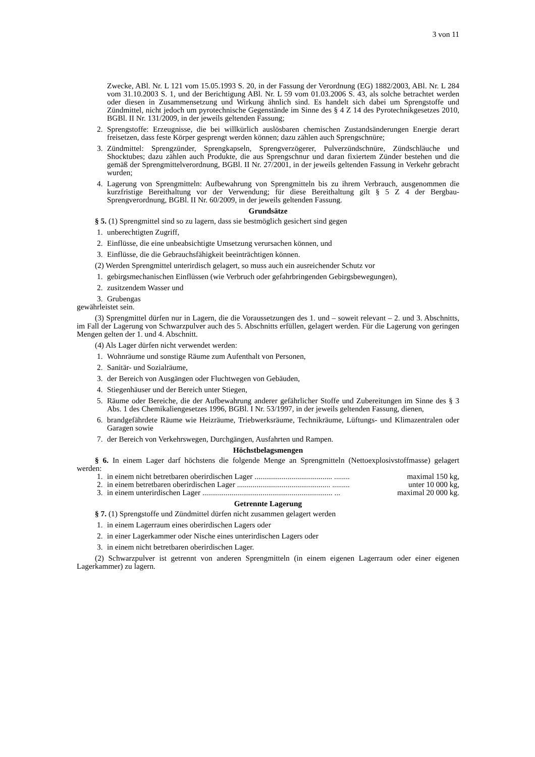3 von 11
Zwecke, ABl. Nr. L 121 vom 15.05.1993 S. 20, in der Fassung der Verordnung (EG) 1882/2003, ABl. Nr. L 284 vom 31.10.2003 S. 1, und der Berichtigung ABl. Nr. L 59 vom 01.03.2006 S. 43, als solche betrachtet werden oder diesen in Zusammensetzung und Wirkung ähnlich sind. Es handelt sich dabei um Sprengstoffe und Zündmittel, nicht jedoch um pyrotechnische Gegenstände im Sinne des § 4 Z 14 des Pyrotechnikgesetzes 2010, BGBl. II Nr. 131/2009, in der jeweils geltenden Fassung;
2. Sprengstoffe: Erzeugnisse, die bei willkürlich auslösbaren chemischen Zustandsänderungen Energie derart freisetzen, dass feste Körper gesprengt werden können; dazu zählen auch Sprengschnüre;
3. Zündmittel: Sprengzünder, Sprengkapseln, Sprengverzögerer, Pulverzündschnüre, Zündschläuche und Shocktubes; dazu zählen auch Produkte, die aus Sprengschnur und daran fixiertem Zünder bestehen und die gemäß der Sprengmittelverordnung, BGBl. II Nr. 27/2001, in der jeweils geltenden Fassung in Verkehr gebracht wurden;
4. Lagerung von Sprengmitteln: Aufbewahrung von Sprengmitteln bis zu ihrem Verbrauch, ausgenommen die kurzfristige Bereithaltung vor der Verwendung; für diese Bereithaltung gilt § 5 Z 4 der Bergbau-Sprengverordnung, BGBl. II Nr. 60/2009, in der jeweils geltenden Fassung.
Grundsätze
§ 5. (1) Sprengmittel sind so zu lagern, dass sie bestmöglich gesichert sind gegen
1. unberechtigten Zugriff,
2. Einflüsse, die eine unbeabsichtigte Umsetzung verursachen können, und
3. Einflüsse, die die Gebrauchsfähigkeit beeinträchtigen können.
(2) Werden Sprengmittel unterirdisch gelagert, so muss auch ein ausreichender Schutz vor
1. gebirgsmechanischen Einflüssen (wie Verbruch oder gefahrbringenden Gebirgsbewegungen),
2. zusitzendem Wasser und
3. Grubengas
gewährleistet sein.
(3) Sprengmittel dürfen nur in Lagern, die die Voraussetzungen des 1. und – soweit relevant – 2. und 3. Abschnitts, im Fall der Lagerung von Schwarzpulver auch des 5. Abschnitts erfüllen, gelagert werden. Für die Lagerung von geringen Mengen gelten der 1. und 4. Abschnitt.
(4) Als Lager dürfen nicht verwendet werden:
1. Wohnräume und sonstige Räume zum Aufenthalt von Personen,
2. Sanitär- und Sozialräume,
3. der Bereich von Ausgängen oder Fluchtwegen von Gebäuden,
4. Stiegenhäuser und der Bereich unter Stiegen,
5. Räume oder Bereiche, die der Aufbewahrung anderer gefährlicher Stoffe und Zubereitungen im Sinne des § 3 Abs. 1 des Chemikaliengesetzes 1996, BGBl. I Nr. 53/1997, in der jeweils geltenden Fassung, dienen,
6. brandgefährdete Räume wie Heizräume, Triebwerksräume, Technikräume, Lüftungs- und Klimazentralen oder Garagen sowie
7. der Bereich von Verkehrswegen, Durchgängen, Ausfahrten und Rampen.
Höchstbelagsmengen
§ 6. In einem Lager darf höchstens die folgende Menge an Sprengmitteln (Nettoexplosivstoffmasse) gelagert werden:
1. in einem nicht betretbaren oberirdischen Lager ........................................ ........ maximal 150 kg,
2. in einem betretbaren oberirdischen Lager ................................................ ......... unter 10 000 kg,
3. in einem unterirdischen Lager ................................................................... ... maximal 20 000 kg.
Getrennte Lagerung
§ 7. (1) Sprengstoffe und Zündmittel dürfen nicht zusammen gelagert werden
1. in einem Lagerraum eines oberirdischen Lagers oder
2. in einer Lagerkammer oder Nische eines unterirdischen Lagers oder
3. in einem nicht betretbaren oberirdischen Lager.
(2) Schwarzpulver ist getrennt von anderen Sprengmitteln (in einem eigenen Lagerraum oder einer eigenen Lagerkammer) zu lagern.